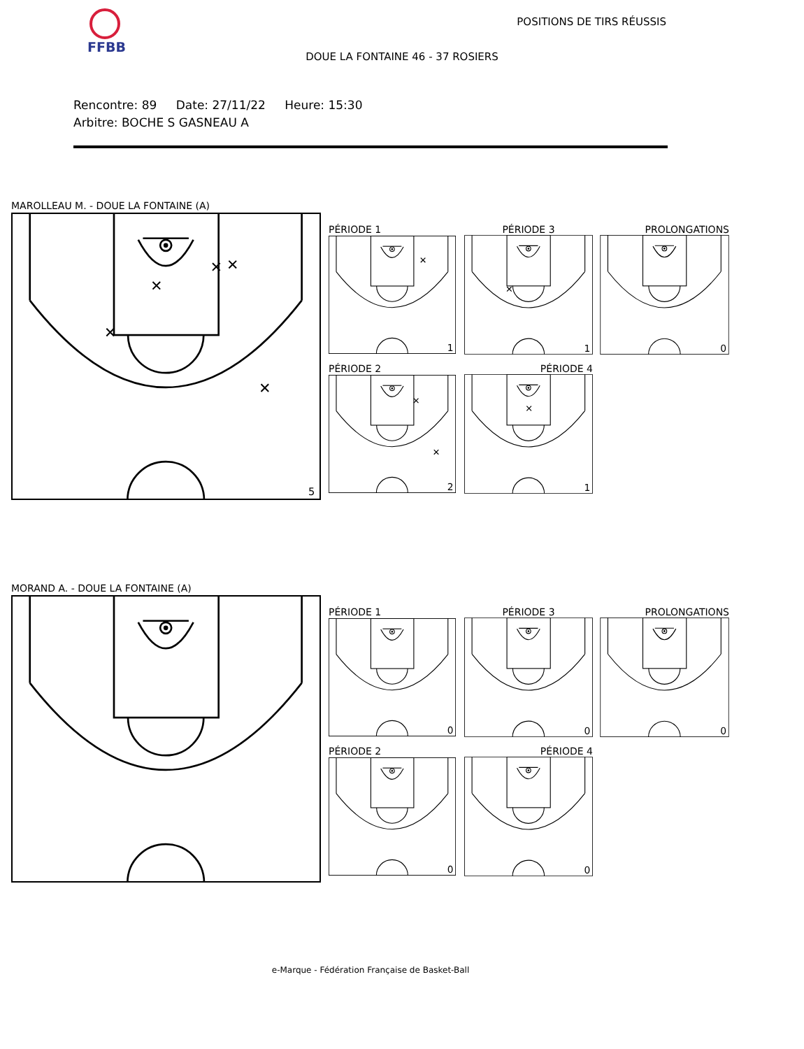FFBB POSITIONS DE TIRS RÉUSSIS
DOUE LA FONTAINE 46 - 37 ROSIERS
Rencontre: 89 Date: 27/11/22 Heure: 15:30
Arbitre: BOCHE S GASNEAU A
MAROLLEAU M. - DOUE LA FONTAINE (A)
5
PÉRIODE 1
1
PÉRIODE 3
1
PROLONGATIONS
0
PÉRIODE 2
2
PÉRIODE 4
1
MORAND A. - DOUE LA FONTAINE (A)
PÉRIODE 1
0
PÉRIODE 3
0
PROLONGATIONS
0
PÉRIODE 2
0
PÉRIODE 4
0
e-Marque - Fédération Française de Basket-Ball